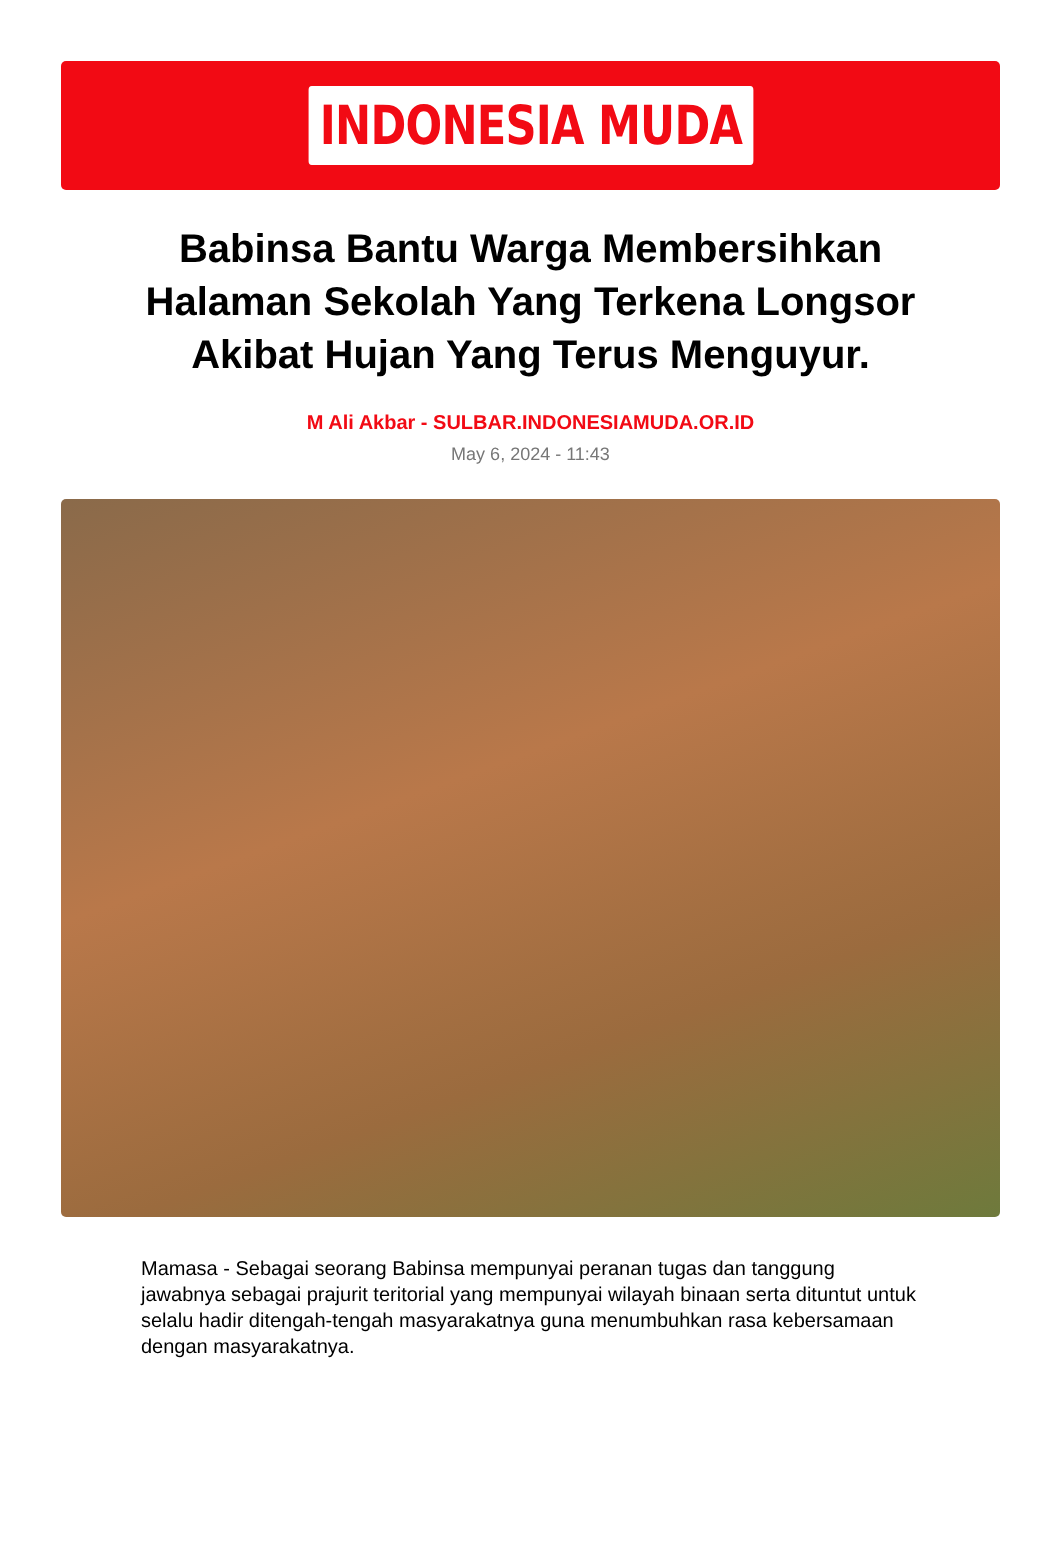INDONESIA MUDA
Babinsa Bantu Warga Membersihkan Halaman Sekolah Yang Terkena Longsor Akibat Hujan Yang Terus Menguyur.
M Ali Akbar - SULBAR.INDONESIAMUDA.OR.ID
May 6, 2024 - 11:43
Mamasa - Sebagai seorang Babinsa mempunyai peranan tugas dan tanggung jawabnya sebagai prajurit teritorial yang mempunyai wilayah binaan serta dituntut untuk selalu hadir ditengah-tengah masyarakatnya guna menumbuhkan rasa kebersamaan dengan masyarakatnya.